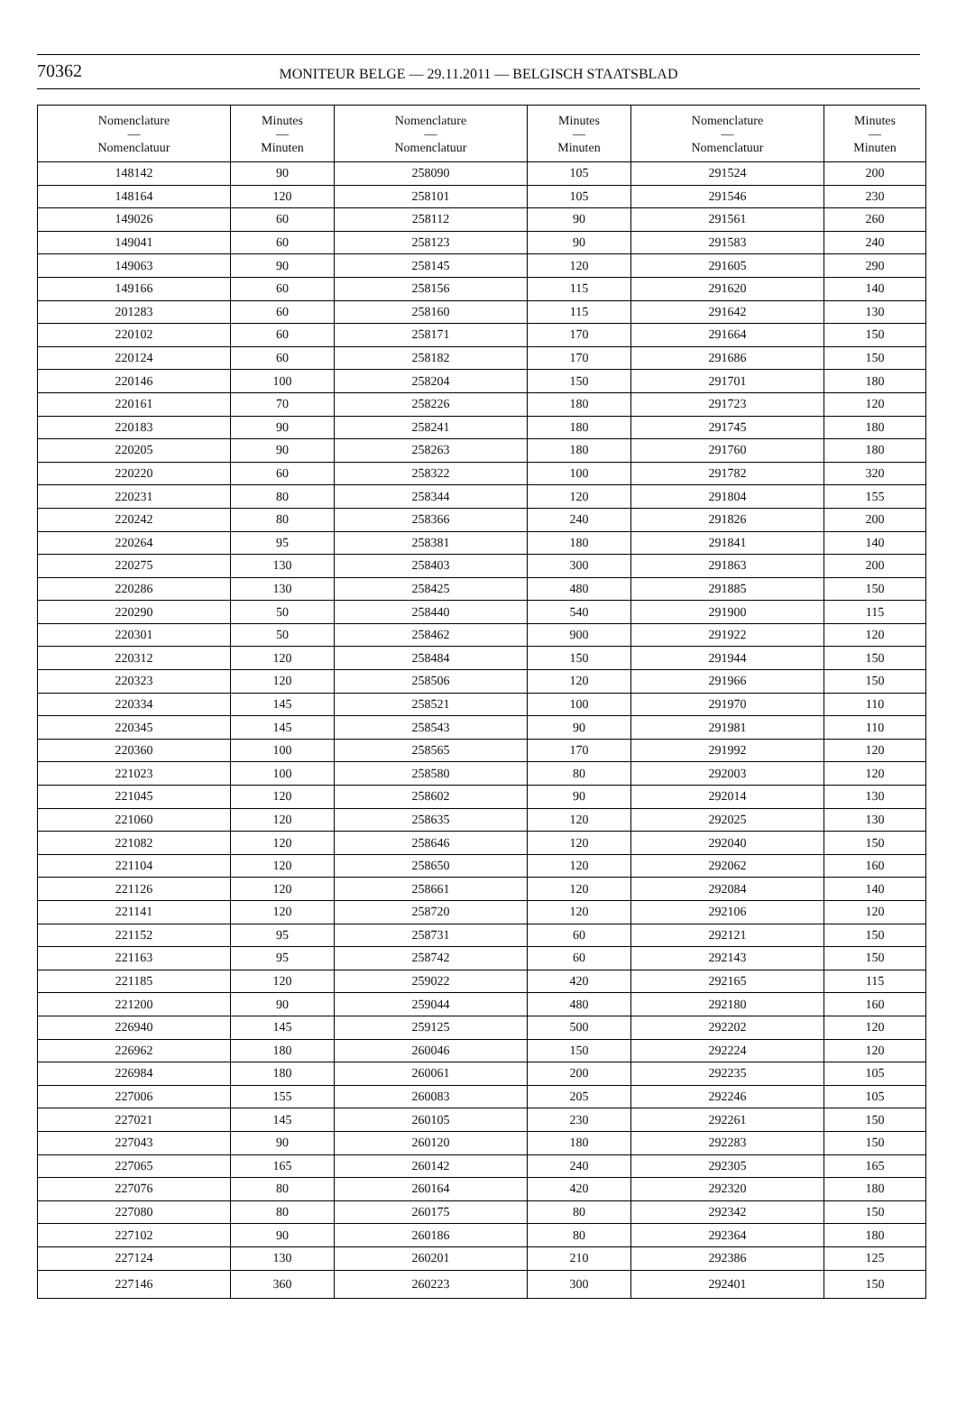70362
MONITEUR BELGE — 29.11.2011 — BELGISCH STAATSBLAD
| Nomenclature — Nomenclatuur | Minutes — Minuten | Nomenclature — Nomenclatuur | Minutes — Minuten | Nomenclature — Nomenclatuur | Minutes — Minuten |
| --- | --- | --- | --- | --- | --- |
| 148142 | 90 | 258090 | 105 | 291524 | 200 |
| 148164 | 120 | 258101 | 105 | 291546 | 230 |
| 149026 | 60 | 258112 | 90 | 291561 | 260 |
| 149041 | 60 | 258123 | 90 | 291583 | 240 |
| 149063 | 90 | 258145 | 120 | 291605 | 290 |
| 149166 | 60 | 258156 | 115 | 291620 | 140 |
| 201283 | 60 | 258160 | 115 | 291642 | 130 |
| 220102 | 60 | 258171 | 170 | 291664 | 150 |
| 220124 | 60 | 258182 | 170 | 291686 | 150 |
| 220146 | 100 | 258204 | 150 | 291701 | 180 |
| 220161 | 70 | 258226 | 180 | 291723 | 120 |
| 220183 | 90 | 258241 | 180 | 291745 | 180 |
| 220205 | 90 | 258263 | 180 | 291760 | 180 |
| 220220 | 60 | 258322 | 100 | 291782 | 320 |
| 220231 | 80 | 258344 | 120 | 291804 | 155 |
| 220242 | 80 | 258366 | 240 | 291826 | 200 |
| 220264 | 95 | 258381 | 180 | 291841 | 140 |
| 220275 | 130 | 258403 | 300 | 291863 | 200 |
| 220286 | 130 | 258425 | 480 | 291885 | 150 |
| 220290 | 50 | 258440 | 540 | 291900 | 115 |
| 220301 | 50 | 258462 | 900 | 291922 | 120 |
| 220312 | 120 | 258484 | 150 | 291944 | 150 |
| 220323 | 120 | 258506 | 120 | 291966 | 150 |
| 220334 | 145 | 258521 | 100 | 291970 | 110 |
| 220345 | 145 | 258543 | 90 | 291981 | 110 |
| 220360 | 100 | 258565 | 170 | 291992 | 120 |
| 221023 | 100 | 258580 | 80 | 292003 | 120 |
| 221045 | 120 | 258602 | 90 | 292014 | 130 |
| 221060 | 120 | 258635 | 120 | 292025 | 130 |
| 221082 | 120 | 258646 | 120 | 292040 | 150 |
| 221104 | 120 | 258650 | 120 | 292062 | 160 |
| 221126 | 120 | 258661 | 120 | 292084 | 140 |
| 221141 | 120 | 258720 | 120 | 292106 | 120 |
| 221152 | 95 | 258731 | 60 | 292121 | 150 |
| 221163 | 95 | 258742 | 60 | 292143 | 150 |
| 221185 | 120 | 259022 | 420 | 292165 | 115 |
| 221200 | 90 | 259044 | 480 | 292180 | 160 |
| 226940 | 145 | 259125 | 500 | 292202 | 120 |
| 226962 | 180 | 260046 | 150 | 292224 | 120 |
| 226984 | 180 | 260061 | 200 | 292235 | 105 |
| 227006 | 155 | 260083 | 205 | 292246 | 105 |
| 227021 | 145 | 260105 | 230 | 292261 | 150 |
| 227043 | 90 | 260120 | 180 | 292283 | 150 |
| 227065 | 165 | 260142 | 240 | 292305 | 165 |
| 227076 | 80 | 260164 | 420 | 292320 | 180 |
| 227080 | 80 | 260175 | 80 | 292342 | 150 |
| 227102 | 90 | 260186 | 80 | 292364 | 180 |
| 227124 | 130 | 260201 | 210 | 292386 | 125 |
| 227146 | 360 | 260223 | 300 | 292401 | 150 |